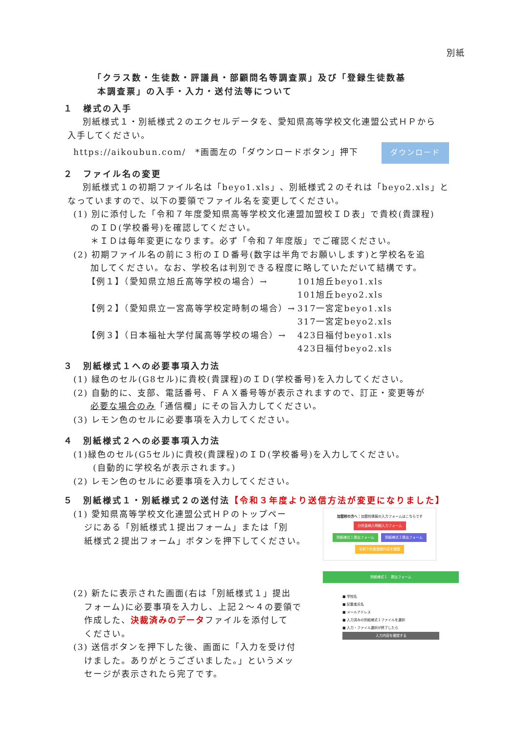別紙
「クラス数・生徒数・評議員・部顧問名等調査票」及び「登録生徒数基
本調査票」の入手・入力・送付法等について
１　様式の入手
　別紙様式１・別紙様式２のエクセルデータを、愛知県高等学校文化連盟公式ＨＰから
入手してください。
https://aikoubun.com/　*画面左の「ダウンロードボタン」押下 ダウンロード
２　ファイル名の変更
　別紙様式１の初期ファイル名は「beyo1.xls」、別紙様式２のそれは「beyo2.xls」と
なっていますので、以下の要領でファイル名を変更してください。
(1) 別に添付した「令和７年度愛知県高等学校文化連盟加盟校ＩＤ表」で貴校(貴課程)
のＩＤ(学校番号)を確認してください。
＊ＩＤは毎年変更になります。必ず「令和７年度版」でご確認ください。
(2) 初期ファイル名の前に３桁のＩＤ番号(数字は半角でお願いします)と学校名を追
加してください。なお、学校名は判別できる程度に略していただいて結構です。
【例１】（愛知県立旭丘高等学校の場合）→ 101旭丘beyo1.xls
101旭丘beyo2.xls 【例２】（愛知県立一宮高等学校定時制の場合）→ 317一宮定beyo1.xls
317一宮定beyo2.xls 【例３】（日本福祉大学付属高等学校の場合）→ 423日福付beyo1.xls
423日福付beyo2.xls
３　別紙様式１への必要事項入力法
(1) 緑色のセル(G8セル)に貴校(貴課程)のＩＤ(学校番号)を入力してください。
(2) 自動的に、支部、電話番号、ＦＡＸ番号等が表示されますので、訂正・変更等が
必要な場合のみ「通信欄」にその旨入力してください。
(3) レモン色のセルに必要事項を入力してください。
４　別紙様式２への必要事項入力法
(1)緑色のセル(G5セル)に貴校(貴課程)のＩＤ(学校番号)を入力してください。
(自動的に学校名が表示されます。)
(2) レモン色のセルに必要事項を入力してください。
５　別紙様式１・別紙様式２の送付法【令和３年度より送信方法が変更になりました】
(1) 愛知県高等学校文化連盟公式ＨＰのトップペー
ジにある「別紙様式１提出フォーム」または「別
紙様式２提出フォーム」ボタンを押下してください。
(2) 新たに表示された画面(右は「別紙様式１」提出
フォーム)に必要事項を入力し、上記２～４の要領で
作成した、決裁済みのデータファイルを添付して
ください。
(3) 送信ボタンを押下した後、画面に「入力を受け付
けました。ありがとうございました。」というメッ
セージが表示されたら完了です。
加盟校の方へ：加盟校情報の入力フォームはこちらです
分担金納入明細入力フォーム
別紙様式１提出フォーム 別紙様式２提出フォーム
令和５年度登録内容を確認
別紙様式１　提出フォーム
■ 学校名
■ 記載者氏名
■ メールアドレス
■ 入力済みの別紙様式１ファイルを選択
■ 入力・ファイル選択が終了したら
入力内容を確認する